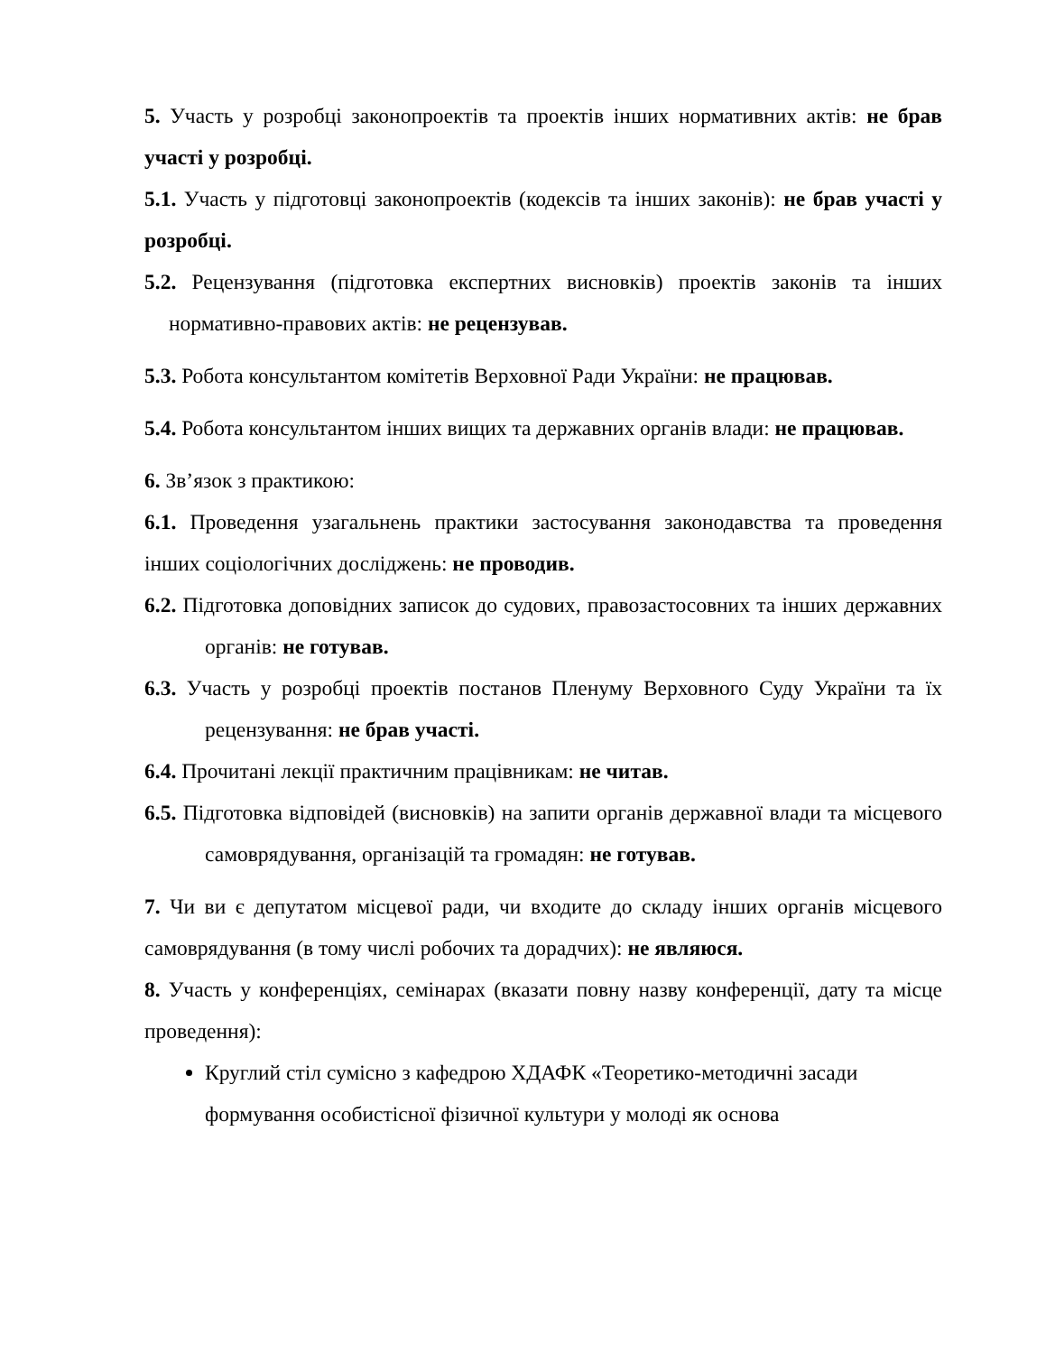5. Участь у розробці законопроектів та проектів інших нормативних актів: не брав участі у розробці.
5.1. Участь у підготовці законопроектів (кодексів та інших законів): не брав участі у розробці.
5.2. Рецензування (підготовка експертних висновків) проектів законів та інших нормативно-правових актів: не рецензував.
5.3. Робота консультантом комітетів Верховної Ради України: не працював.
5.4. Робота консультантом інших вищих та державних органів влади: не працював.
6. Зв’язок з практикою:
6.1. Проведення узагальнень практики застосування законодавства та проведення інших соціологічних досліджень: не проводив.
6.2. Підготовка доповідних записок до судових, правозастосовних та інших державних органів: не готував.
6.3. Участь у розробці проектів постанов Пленуму Верховного Суду України та їх рецензування: не брав участі.
6.4. Прочитані лекції практичним працівникам: не читав.
6.5. Підготовка відповідей (висновків) на запити органів державної влади та місцевого самоврядування, організацій та громадян: не готував.
7. Чи ви є депутатом місцевої ради, чи входите до складу інших органів місцевого самоврядування (в тому числі робочих та дорадчих): не являюся.
8. Участь у конференціях, семінарах (вказати повну назву конференції, дату та місце проведення):
Круглий стіл сумісно з кафедрою ХДАФК «Теоретико-методичні засади формування особистісної фізичної культури у молоді як основа